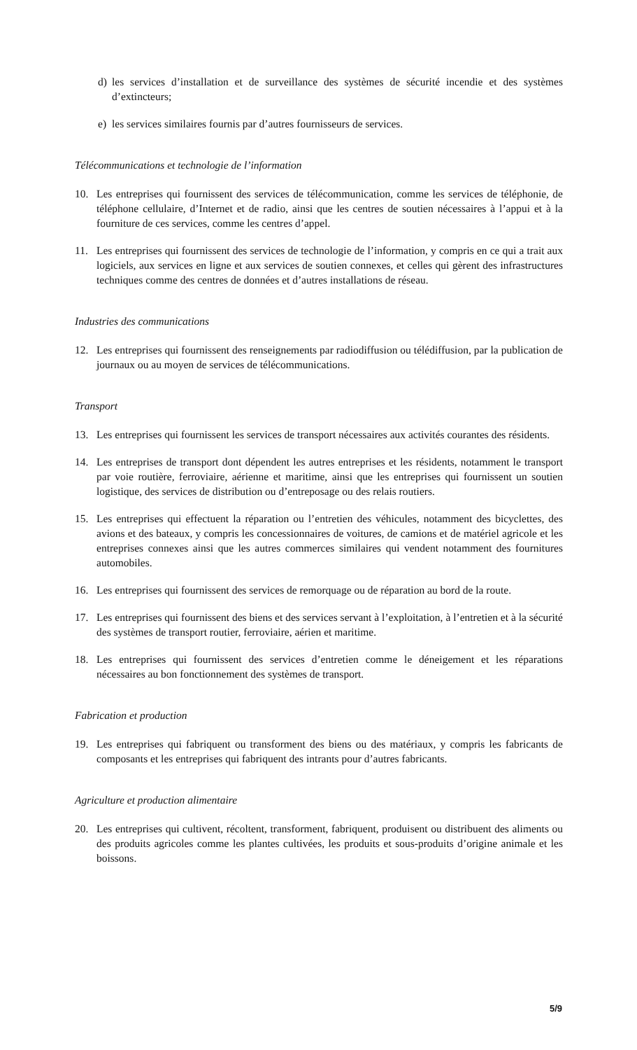d) les services d’installation et de surveillance des systèmes de sécurité incendie et des systèmes d’extincteurs;
e) les services similaires fournis par d’autres fournisseurs de services.
Télécommunications et technologie de l’information
10. Les entreprises qui fournissent des services de télécommunication, comme les services de téléphonie, de téléphone cellulaire, d’Internet et de radio, ainsi que les centres de soutien nécessaires à l’appui et à la fourniture de ces services, comme les centres d’appel.
11. Les entreprises qui fournissent des services de technologie de l’information, y compris en ce qui a trait aux logiciels, aux services en ligne et aux services de soutien connexes, et celles qui gèrent des infrastructures techniques comme des centres de données et d’autres installations de réseau.
Industries des communications
12. Les entreprises qui fournissent des renseignements par radiodiffusion ou télédiffusion, par la publication de journaux ou au moyen de services de télécommunications.
Transport
13. Les entreprises qui fournissent les services de transport nécessaires aux activités courantes des résidents.
14. Les entreprises de transport dont dépendent les autres entreprises et les résidents, notamment le transport par voie routière, ferroviaire, aérienne et maritime, ainsi que les entreprises qui fournissent un soutien logistique, des services de distribution ou d’entreposage ou des relais routiers.
15. Les entreprises qui effectuent la réparation ou l’entretien des véhicules, notamment des bicyclettes, des avions et des bateaux, y compris les concessionnaires de voitures, de camions et de matériel agricole et les entreprises connexes ainsi que les autres commerces similaires qui vendent notamment des fournitures automobiles.
16. Les entreprises qui fournissent des services de remorquage ou de réparation au bord de la route.
17. Les entreprises qui fournissent des biens et des services servant à l’exploitation, à l’entretien et à la sécurité des systèmes de transport routier, ferroviaire, aérien et maritime.
18. Les entreprises qui fournissent des services d’entretien comme le déneigement et les réparations nécessaires au bon fonctionnement des systèmes de transport.
Fabrication et production
19. Les entreprises qui fabriquent ou transforment des biens ou des matériaux, y compris les fabricants de composants et les entreprises qui fabriquent des intrants pour d’autres fabricants.
Agriculture et production alimentaire
20. Les entreprises qui cultivent, récoltent, transforment, fabriquent, produisent ou distribuent des aliments ou des produits agricoles comme les plantes cultivées, les produits et sous-produits d’origine animale et les boissons.
5/9